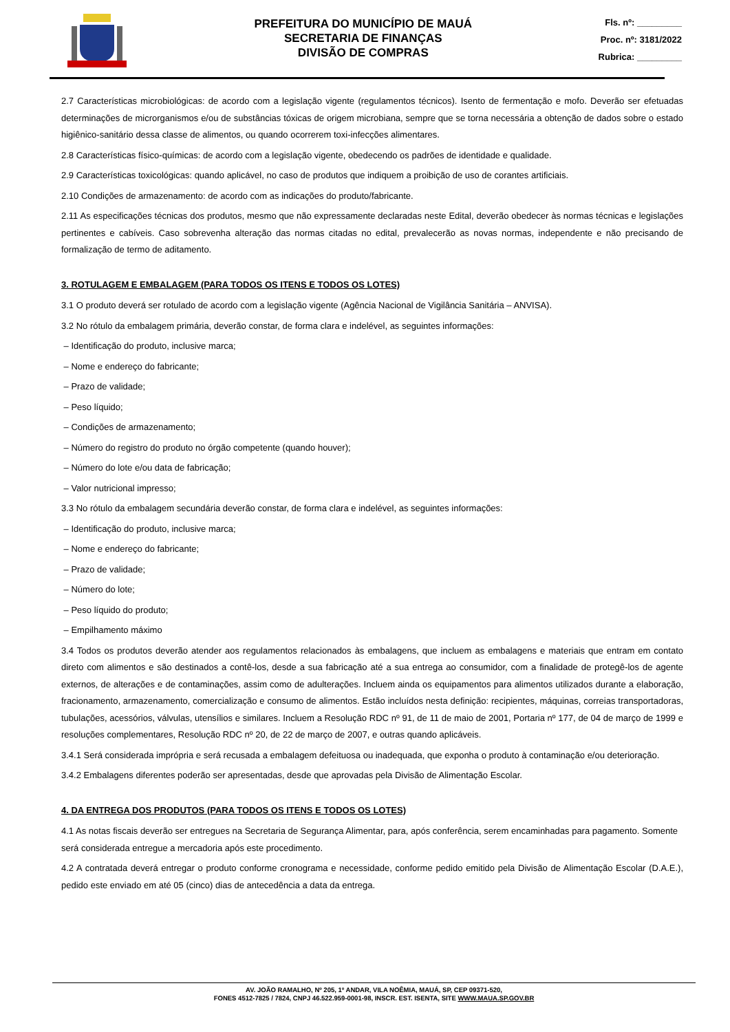PREFEITURA DO MUNICÍPIO DE MAUÁ
SECRETARIA DE FINANÇAS
DIVISÃO DE COMPRAS
Fls. nº: _________
Proc. nº: 3181/2022
Rubrica: _________
2.7 Características microbiológicas: de acordo com a legislação vigente (regulamentos técnicos). Isento de fermentação e mofo. Deverão ser efetuadas determinações de microrganismos e/ou de substâncias tóxicas de origem microbiana, sempre que se torna necessária a obtenção de dados sobre o estado higiênico-sanitário dessa classe de alimentos, ou quando ocorrerem toxi-infecções alimentares.
2.8 Características físico-químicas: de acordo com a legislação vigente, obedecendo os padrões de identidade e qualidade.
2.9 Características toxicológicas: quando aplicável, no caso de produtos que indiquem a proibição de uso de corantes artificiais.
2.10 Condições de armazenamento: de acordo com as indicações do produto/fabricante.
2.11 As especificações técnicas dos produtos, mesmo que não expressamente declaradas neste Edital, deverão obedecer às normas técnicas e legislações pertinentes e cabíveis. Caso sobrevenha alteração das normas citadas no edital, prevalecerão as novas normas, independente e não precisando de formalização de termo de aditamento.
3. ROTULAGEM E EMBALAGEM (PARA TODOS OS ITENS E TODOS OS LOTES)
3.1 O produto deverá ser rotulado de acordo com a legislação vigente (Agência Nacional de Vigilância Sanitária – ANVISA).
3.2 No rótulo da embalagem primária, deverão constar, de forma clara e indelével, as seguintes informações:
– Identificação do produto, inclusive marca;
– Nome e endereço do fabricante;
– Prazo de validade;
– Peso líquido;
– Condições de armazenamento;
– Número do registro do produto no órgão competente (quando houver);
– Número do lote e/ou data de fabricação;
– Valor nutricional impresso;
3.3 No rótulo da embalagem secundária deverão constar, de forma clara e indelével, as seguintes informações:
– Identificação do produto, inclusive marca;
– Nome e endereço do fabricante;
– Prazo de validade;
– Número do lote;
– Peso líquido do produto;
– Empilhamento máximo
3.4 Todos os produtos deverão atender aos regulamentos relacionados às embalagens, que incluem as embalagens e materiais que entram em contato direto com alimentos e são destinados a contê-los, desde a sua fabricação até a sua entrega ao consumidor, com a finalidade de protegê-los de agente externos, de alterações e de contaminações, assim como de adulterações. Incluem ainda os equipamentos para alimentos utilizados durante a elaboração, fracionamento, armazenamento, comercialização e consumo de alimentos. Estão incluídos nesta definição: recipientes, máquinas, correias transportadoras, tubulações, acessórios, válvulas, utensílios e similares. Incluem a Resolução RDC nº 91, de 11 de maio de 2001, Portaria nº 177, de 04 de março de 1999 e resoluções complementares, Resolução RDC nº 20, de 22 de março de 2007, e outras quando aplicáveis.
3.4.1 Será considerada imprópria e será recusada a embalagem defeituosa ou inadequada, que exponha o produto à contaminação e/ou deterioração.
3.4.2 Embalagens diferentes poderão ser apresentadas, desde que aprovadas pela Divisão de Alimentação Escolar.
4. DA ENTREGA DOS PRODUTOS (PARA TODOS OS ITENS E TODOS OS LOTES)
4.1 As notas fiscais deverão ser entregues na Secretaria de Segurança Alimentar, para, após conferência, serem encaminhadas para pagamento. Somente será considerada entregue a mercadoria após este procedimento.
4.2 A contratada deverá entregar o produto conforme cronograma e necessidade, conforme pedido emitido pela Divisão de Alimentação Escolar (D.A.E.), pedido este enviado em até 05 (cinco) dias de antecedência a data da entrega.
AV. JOÃO RAMALHO, Nº 205, 1º ANDAR, VILA NOÊMIA, MAUÁ, SP, CEP 09371-520,
FONES 4512-7825 / 7824, CNPJ 46.522.959-0001-98, INSCR. EST. ISENTA, SITE WWW.MAUA.SP.GOV.BR